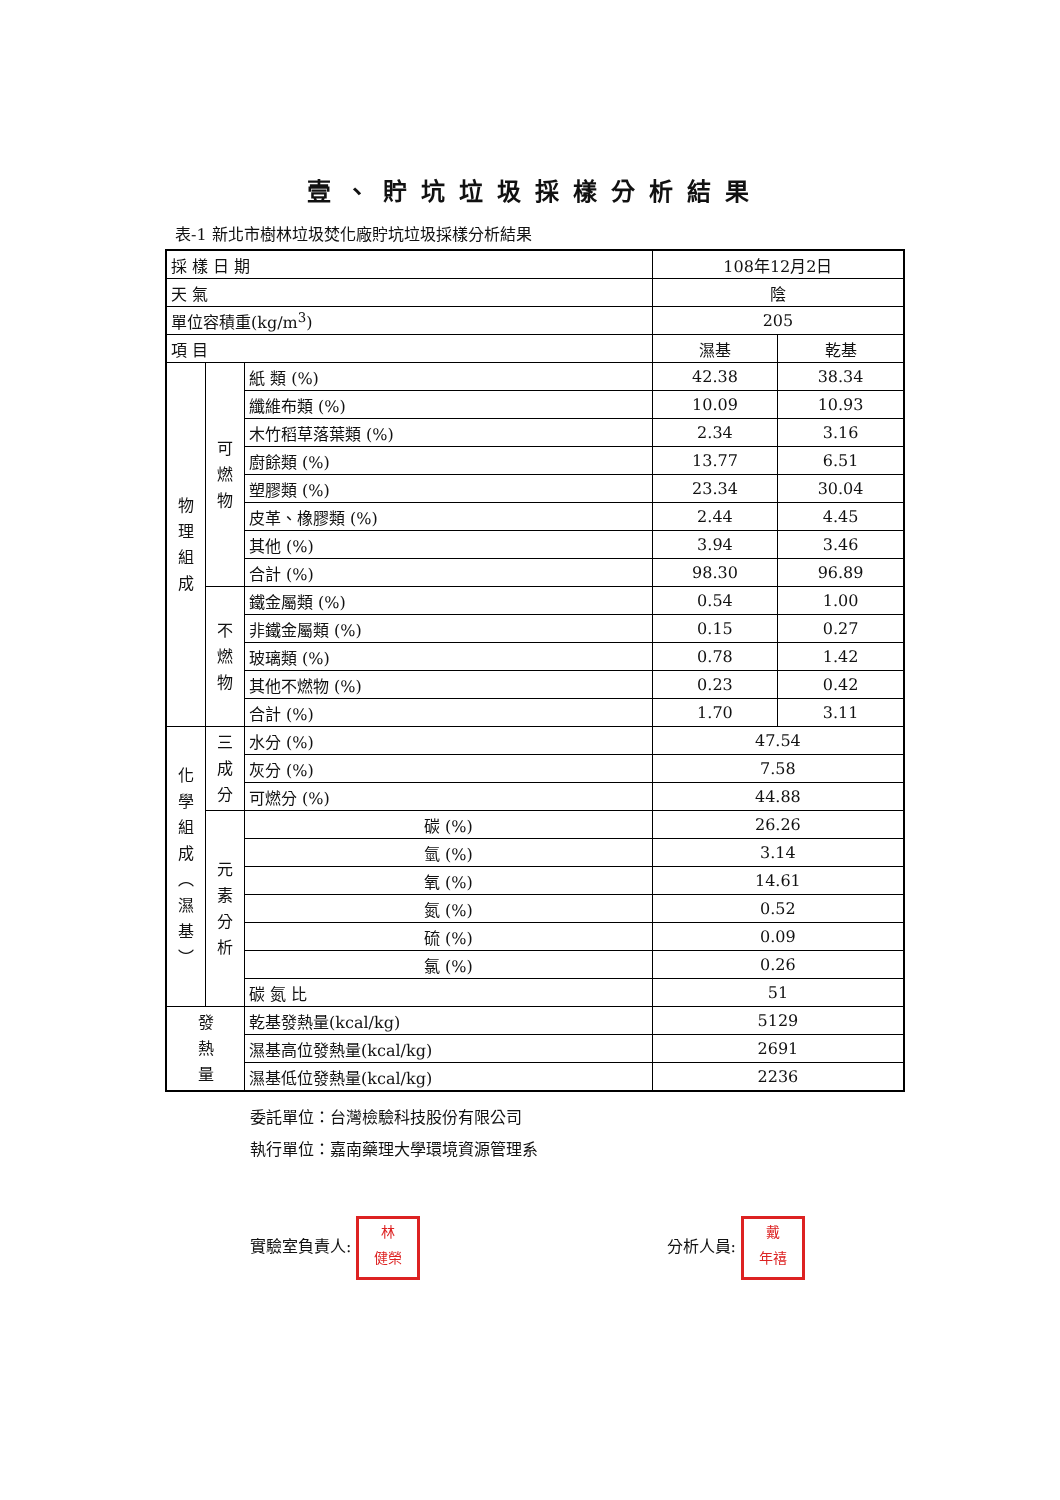壹、貯坑垃圾採樣分析結果
表-1 新北市樹林垃圾焚化廠貯坑垃圾採樣分析結果
| 採 樣 日 期 | | | 108年12月2日 | |
| 天 氣 | | | 陰 | |
| 單位容積重(kg/m<sup>3</sup>) | | | 205 | |
| 項 目 | | | 濕基 | 乾基 |
| 物 理 組 成 | 可 燃 物 | 紙 類 (%) | 42.38 | 38.34 |
| | | 纖維布類 (%) | 10.09 | 10.93 |
| | | 木竹稻草落葉類 (%) | 2.34 | 3.16 |
| | | 廚餘類 (%) | 13.77 | 6.51 |
| | | 塑膠類 (%) | 23.34 | 30.04 |
| | | 皮革、橡膠類 (%) | 2.44 | 4.45 |
| | | 其他 (%) | 3.94 | 3.46 |
| | | 合計 (%) | 98.30 | 96.89 |
| | 不 燃 物 | 鐵金屬類 (%) | 0.54 | 1.00 |
| | | 非鐵金屬類 (%) | 0.15 | 0.27 |
| | | 玻璃類 (%) | 0.78 | 1.42 |
| | | 其他不燃物 (%) | 0.23 | 0.42 |
| | | 合計 (%) | 1.70 | 3.11 |
| 化 學 組 成 ︵ 濕 基 ︶ | 三 成 分 | 水分 (%) | 47.54 | |
| | | 灰分 (%) | 7.58 | |
| | | 可燃分 (%) | 44.88 | |
| | 元 素 分 析 | 碳 (%) | 26.26 | |
| | | 氫 (%) | 3.14 | |
| | | 氧 (%) | 14.61 | |
| | | 氮 (%) | 0.52 | |
| | | 硫 (%) | 0.09 | |
| | | 氯 (%) | 0.26 | |
| | | 碳 氮 比 | 51 | |
| 發 熱 量 | | 乾基發熱量(kcal/kg) | 5129 | |
| | | 濕基高位發熱量(kcal/kg) | 2691 | |
| | | 濕基低位發熱量(kcal/kg) | 2236 | |
委託單位：台灣檢驗科技股份有限公司
執行單位：嘉南藥理大學環境資源管理系
實驗室負責人: 林
健榮
分析人員: 戴
年禧